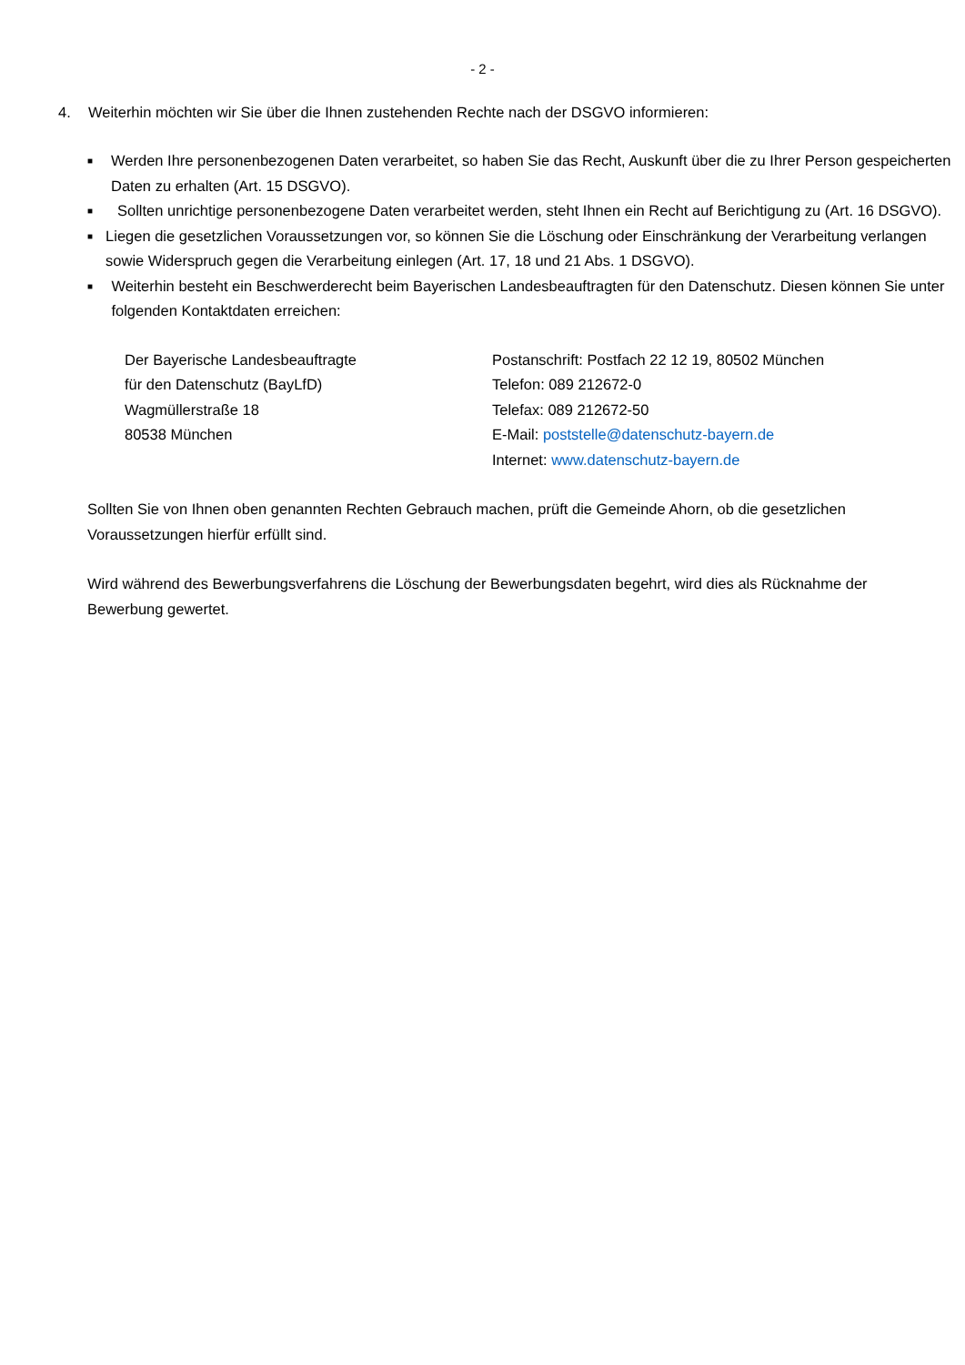- 2 -
4. Weiterhin möchten wir Sie über die Ihnen zustehenden Rechte nach der DSGVO informieren:
■ Werden Ihre personenbezogenen Daten verarbeitet, so haben Sie das Recht, Auskunft über die zu Ihrer Person gespeicherten Daten zu erhalten (Art. 15 DSGVO).
■ Sollten unrichtige personenbezogene Daten verarbeitet werden, steht Ihnen ein Recht auf Berichtigung zu (Art. 16 DSGVO).
■ Liegen die gesetzlichen Voraussetzungen vor, so können Sie die Löschung oder Einschränkung der Verarbeitung verlangen sowie Widerspruch gegen die Verarbeitung einlegen (Art. 17, 18 und 21 Abs. 1 DSGVO).
■ Weiterhin besteht ein Beschwerderecht beim Bayerischen Landesbeauftragten für den Datenschutz. Diesen können Sie unter folgenden Kontaktdaten erreichen:
Der Bayerische Landesbeauftragte
für den Datenschutz (BayLfD)
Wagmüllerstraße 18
80538 München
Postanschrift: Postfach 22 12 19, 80502 München
Telefon: 089 212672-0
Telefax: 089 212672-50
E-Mail: poststelle@datenschutz-bayern.de
Internet: www.datenschutz-bayern.de
Sollten Sie von Ihnen oben genannten Rechten Gebrauch machen, prüft die Gemeinde Ahorn, ob die gesetzlichen Voraussetzungen hierfür erfüllt sind.
Wird während des Bewerbungsverfahrens die Löschung der Bewerbungsdaten begehrt, wird dies als Rücknahme der Bewerbung gewertet.